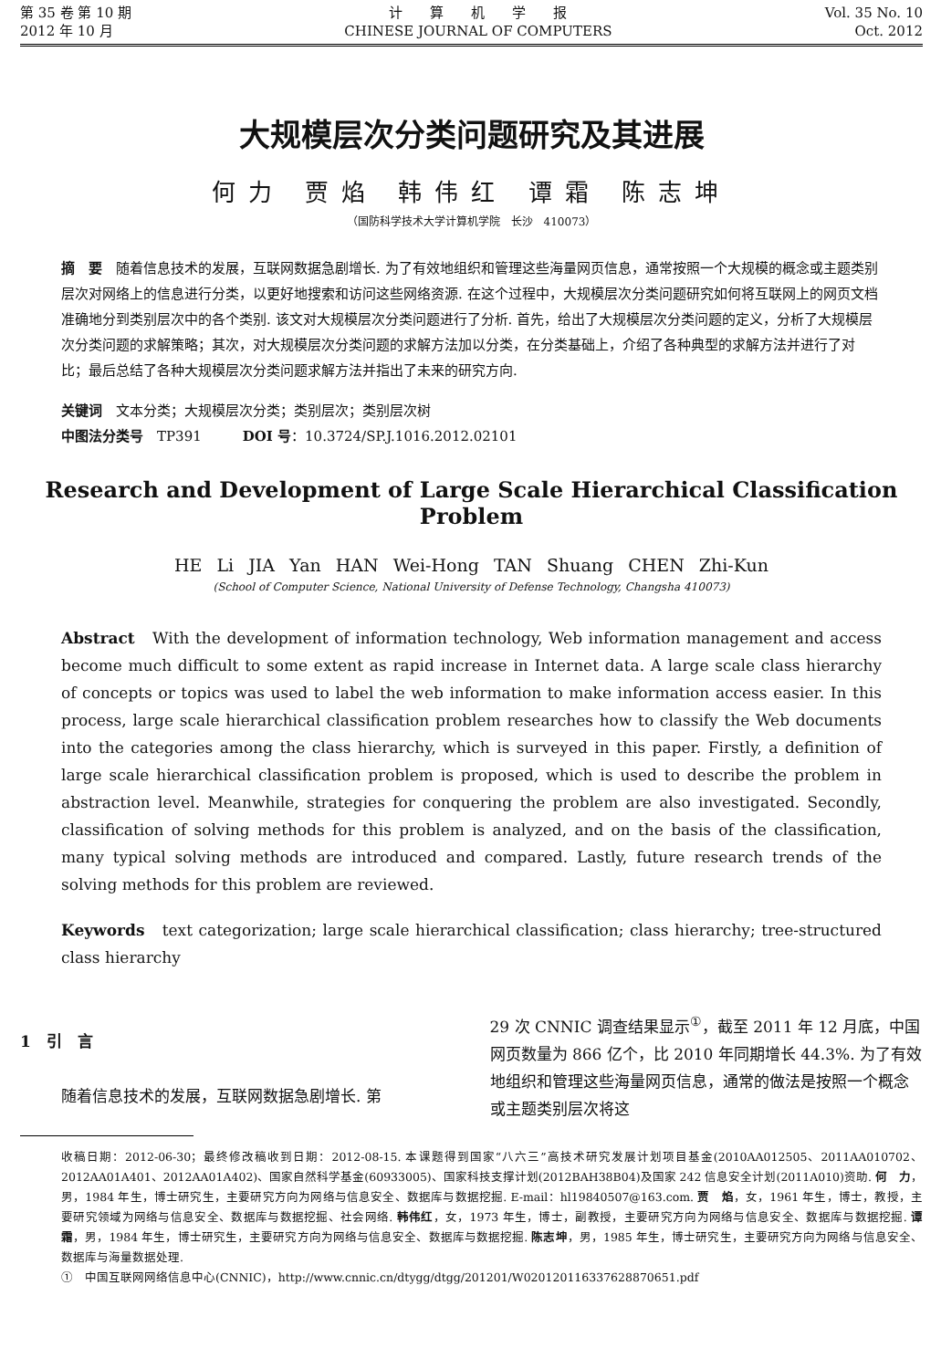第 35 卷 第 10 期
2012 年 10 月
计　　算　　机　　学　　报
CHINESE JOURNAL OF COMPUTERS
Vol. 35 No. 10
Oct. 2012
大规模层次分类问题研究及其进展
何力 贾焰 韩伟红 谭霜 陈志坤
（国防科学技术大学计算机学院　长沙　410073）
摘　要　随着信息技术的发展，互联网数据急剧增长. 为了有效地组织和管理这些海量网页信息，通常按照一个大规模的概念或主题类别层次对网络上的信息进行分类，以更好地搜索和访问这些网络资源. 在这个过程中，大规模层次分类问题研究如何将互联网上的网页文档准确地分到类别层次中的各个类别. 该文对大规模层次分类问题进行了分析. 首先，给出了大规模层次分类问题的定义，分析了大规模层次分类问题的求解策略；其次，对大规模层次分类问题的求解方法加以分类，在分类基础上，介绍了各种典型的求解方法并进行了对比；最后总结了各种大规模层次分类问题求解方法并指出了未来的研究方向.
关键词　文本分类；大规模层次分类；类别层次；类别层次树
中图法分类号　TP391　　　DOI 号：10.3724/SP.J.1016.2012.02101
Research and Development of Large Scale Hierarchical Classification Problem
HE Li JIA Yan HAN Wei-Hong TAN Shuang CHEN Zhi-Kun
(School of Computer Science, National University of Defense Technology, Changsha 410073)
Abstract　With the development of information technology, Web information management and access become much difficult to some extent as rapid increase in Internet data. A large scale class hierarchy of concepts or topics was used to label the web information to make information access easier. In this process, large scale hierarchical classification problem researches how to classify the Web documents into the categories among the class hierarchy, which is surveyed in this paper. Firstly, a definition of large scale hierarchical classification problem is proposed, which is used to describe the problem in abstraction level. Meanwhile, strategies for conquering the problem are also investigated. Secondly, classification of solving methods for this problem is analyzed, and on the basis of the classification, many typical solving methods are introduced and compared. Lastly, future research trends of the solving methods for this problem are reviewed.
Keywords　text categorization; large scale hierarchical classification; class hierarchy; tree-structured class hierarchy
1　引　言
随着信息技术的发展，互联网数据急剧增长. 第
29 次 CNNIC 调查结果显示<sup>①</sup>，截至 2011 年 12 月底，中国网页数量为 866 亿个，比 2010 年同期增长 44.3%. 为了有效地组织和管理这些海量网页信息，通常的做法是按照一个概念或主题类别层次将这
收稿日期：2012-06-30；最终修改稿收到日期：2012-08-15. 本课题得到国家“八六三”高技术研究发展计划项目基金(2010AA012505、2011AA010702、2012AA01A401、2012AA01A402)、国家自然科学基金(60933005)、国家科技支撑计划(2012BAH38B04)及国家 242 信息安全计划(2011A010)资助. 何　力，男，1984 年生，博士研究生，主要研究方向为网络与信息安全、数据库与数据挖掘. E-mail：hl19840507@163.com. 贾　焰，女，1961 年生，博士，教授，主要研究领域为网络与信息安全、数据库与数据挖掘、社会网络. 韩伟红，女，1973 年生，博士，副教授，主要研究方向为网络与信息安全、数据库与数据挖掘. 谭　霜，男，1984 年生，博士研究生，主要研究方向为网络与信息安全、数据库与数据挖掘. 陈志坤，男，1985 年生，博士研究生，主要研究方向为网络与信息安全、数据库与海量数据处理.
①　中国互联网网络信息中心(CNNIC)，http://www.cnnic.cn/dtygg/dtgg/201201/W020120116337628870651.pdf